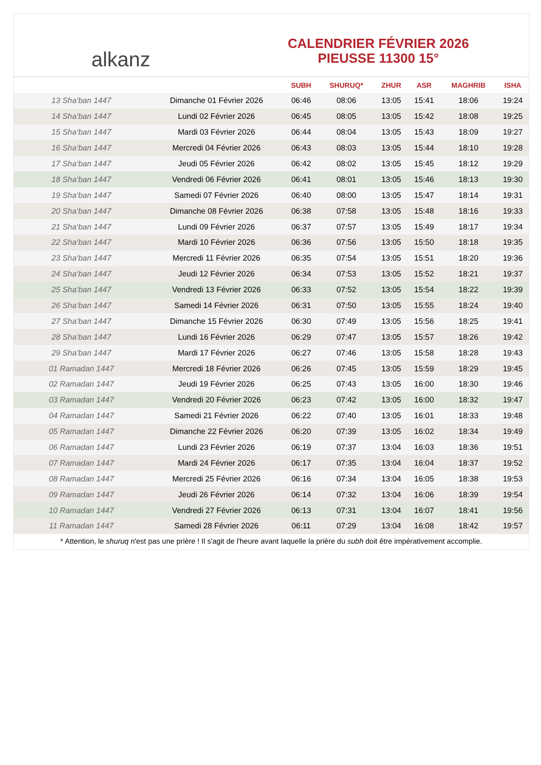alkanz
CALENDRIER FÉVRIER 2026
PIEUSSE 11300 15°
| | | SUBH | SHURUQ* | ZHUR | ASR | MAGHRIB | ISHA |
| --- | --- | --- | --- | --- | --- | --- | --- |
| 13 Sha‘ban 1447 | Dimanche 01 Février 2026 | 06:46 | 08:06 | 13:05 | 15:41 | 18:06 | 19:24 |
| 14 Sha‘ban 1447 | Lundi 02 Février 2026 | 06:45 | 08:05 | 13:05 | 15:42 | 18:08 | 19:25 |
| 15 Sha‘ban 1447 | Mardi 03 Février 2026 | 06:44 | 08:04 | 13:05 | 15:43 | 18:09 | 19:27 |
| 16 Sha‘ban 1447 | Mercredi 04 Février 2026 | 06:43 | 08:03 | 13:05 | 15:44 | 18:10 | 19:28 |
| 17 Sha‘ban 1447 | Jeudi 05 Février 2026 | 06:42 | 08:02 | 13:05 | 15:45 | 18:12 | 19:29 |
| 18 Sha‘ban 1447 | Vendredi 06 Février 2026 | 06:41 | 08:01 | 13:05 | 15:46 | 18:13 | 19:30 |
| 19 Sha‘ban 1447 | Samedi 07 Février 2026 | 06:40 | 08:00 | 13:05 | 15:47 | 18:14 | 19:31 |
| 20 Sha‘ban 1447 | Dimanche 08 Février 2026 | 06:38 | 07:58 | 13:05 | 15:48 | 18:16 | 19:33 |
| 21 Sha‘ban 1447 | Lundi 09 Février 2026 | 06:37 | 07:57 | 13:05 | 15:49 | 18:17 | 19:34 |
| 22 Sha‘ban 1447 | Mardi 10 Février 2026 | 06:36 | 07:56 | 13:05 | 15:50 | 18:18 | 19:35 |
| 23 Sha‘ban 1447 | Mercredi 11 Février 2026 | 06:35 | 07:54 | 13:05 | 15:51 | 18:20 | 19:36 |
| 24 Sha‘ban 1447 | Jeudi 12 Février 2026 | 06:34 | 07:53 | 13:05 | 15:52 | 18:21 | 19:37 |
| 25 Sha‘ban 1447 | Vendredi 13 Février 2026 | 06:33 | 07:52 | 13:05 | 15:54 | 18:22 | 19:39 |
| 26 Sha‘ban 1447 | Samedi 14 Février 2026 | 06:31 | 07:50 | 13:05 | 15:55 | 18:24 | 19:40 |
| 27 Sha‘ban 1447 | Dimanche 15 Février 2026 | 06:30 | 07:49 | 13:05 | 15:56 | 18:25 | 19:41 |
| 28 Sha‘ban 1447 | Lundi 16 Février 2026 | 06:29 | 07:47 | 13:05 | 15:57 | 18:26 | 19:42 |
| 29 Sha‘ban 1447 | Mardi 17 Février 2026 | 06:27 | 07:46 | 13:05 | 15:58 | 18:28 | 19:43 |
| 01 Ramadan 1447 | Mercredi 18 Février 2026 | 06:26 | 07:45 | 13:05 | 15:59 | 18:29 | 19:45 |
| 02 Ramadan 1447 | Jeudi 19 Février 2026 | 06:25 | 07:43 | 13:05 | 16:00 | 18:30 | 19:46 |
| 03 Ramadan 1447 | Vendredi 20 Février 2026 | 06:23 | 07:42 | 13:05 | 16:00 | 18:32 | 19:47 |
| 04 Ramadan 1447 | Samedi 21 Février 2026 | 06:22 | 07:40 | 13:05 | 16:01 | 18:33 | 19:48 |
| 05 Ramadan 1447 | Dimanche 22 Février 2026 | 06:20 | 07:39 | 13:05 | 16:02 | 18:34 | 19:49 |
| 06 Ramadan 1447 | Lundi 23 Février 2026 | 06:19 | 07:37 | 13:04 | 16:03 | 18:36 | 19:51 |
| 07 Ramadan 1447 | Mardi 24 Février 2026 | 06:17 | 07:35 | 13:04 | 16:04 | 18:37 | 19:52 |
| 08 Ramadan 1447 | Mercredi 25 Février 2026 | 06:16 | 07:34 | 13:04 | 16:05 | 18:38 | 19:53 |
| 09 Ramadan 1447 | Jeudi 26 Février 2026 | 06:14 | 07:32 | 13:04 | 16:06 | 18:39 | 19:54 |
| 10 Ramadan 1447 | Vendredi 27 Février 2026 | 06:13 | 07:31 | 13:04 | 16:07 | 18:41 | 19:56 |
| 11 Ramadan 1447 | Samedi 28 Février 2026 | 06:11 | 07:29 | 13:04 | 16:08 | 18:42 | 19:57 |
* Attention, le shuruq n'est pas une prière ! Il s'agit de l'heure avant laquelle la prière du subh doit être impérativement accomplie.